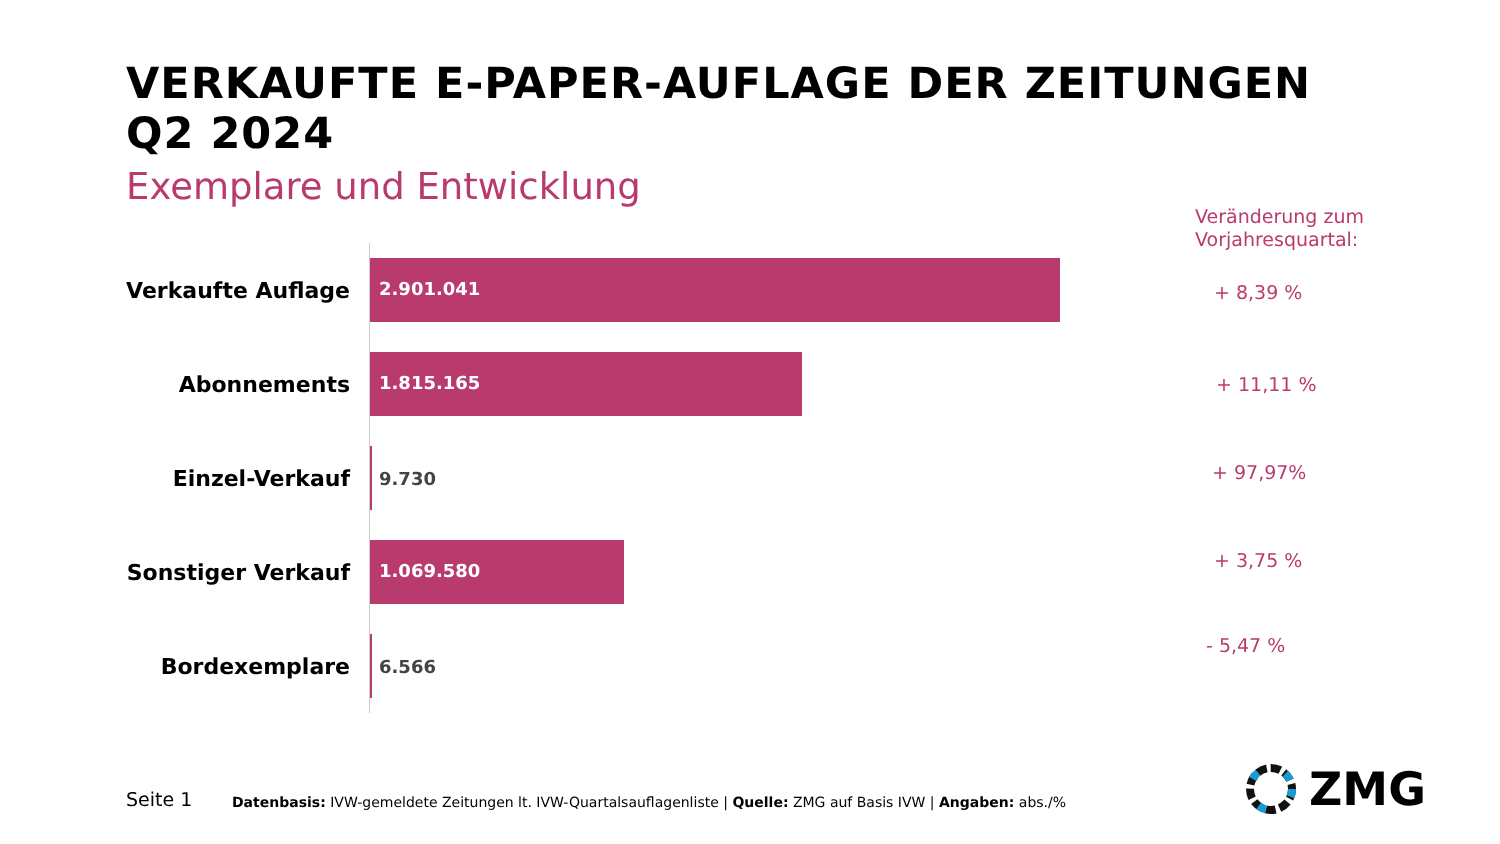VERKAUFTE E-PAPER-AUFLAGE DER ZEITUNGEN
Q2 2024
Exemplare und Entwicklung
Veränderung zum
Vorjahresquartal:
Verkaufte Auflage
2.901.041
Abonnements
1.815.165
Einzel-Verkauf
9.730
Sonstiger Verkauf
1.069.580
Bordexemplare
6.566
+ 8,39 %
+ 11,11 %
+ 97,97%
+ 3,75 %
- 5,47 %
Seite 1
Datenbasis: IVW-gemeldete Zeitungen lt. IVW-Quartalsauflagenliste | Quelle: ZMG auf Basis IVW | Angaben: abs./%
ZMG